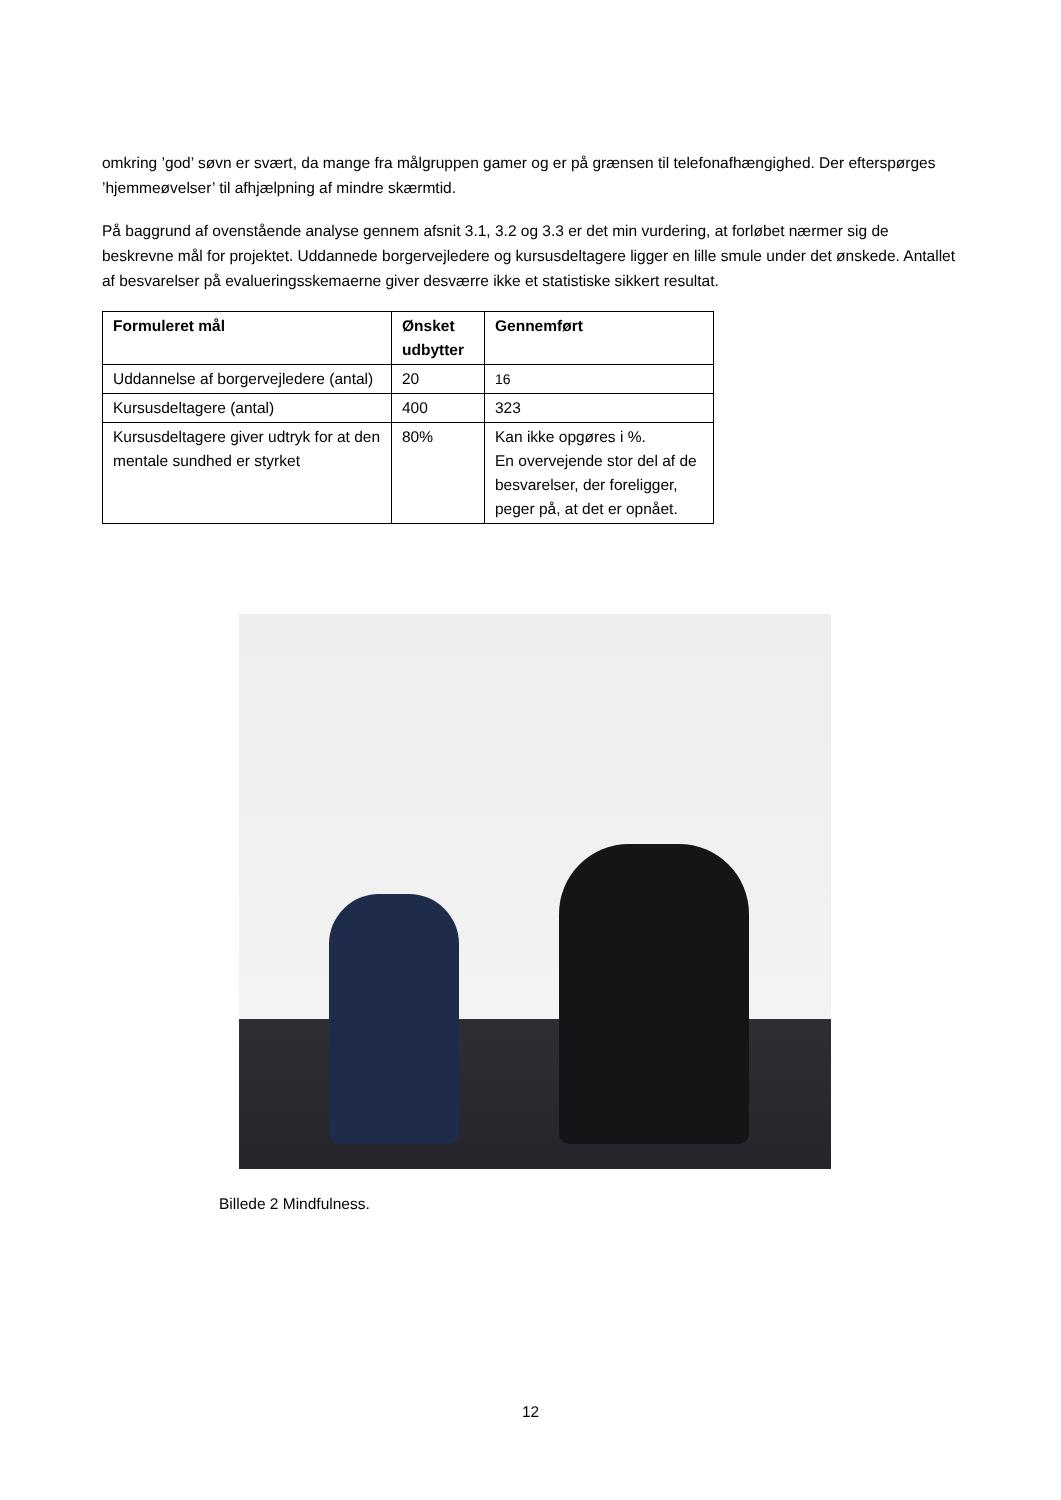omkring ’god’ søvn er svært, da mange fra målgruppen gamer og er på grænsen til telefonafhængighed. Der efterspørges ’hjemmeøvelser’ til afhjælpning af mindre skærmtid.
På baggrund af ovenstående analyse gennem afsnit 3.1, 3.2 og 3.3 er det min vurdering, at forløbet nærmer sig de beskrevne mål for projektet. Uddannede borgervejledere og kursusdeltagere ligger en lille smule under det ønskede. Antallet af besvarelser på evalueringsskemaerne giver desværre ikke et statistiske sikkert resultat.
| Formuleret mål | Ønsket udbytter | Gennemført |
| --- | --- | --- |
| Uddannelse af borgervejledere (antal) | 20 | 16 |
| Kursusdeltagere (antal) | 400 | 323 |
| Kursusdeltagere giver udtryk for at den mentale sundhed er styrket | 80% | Kan ikke opgøres i %. En overvejende stor del af de besvarelser, der foreligger, peger på, at det er opnået. |
Billede 2 Mindfulness.
12